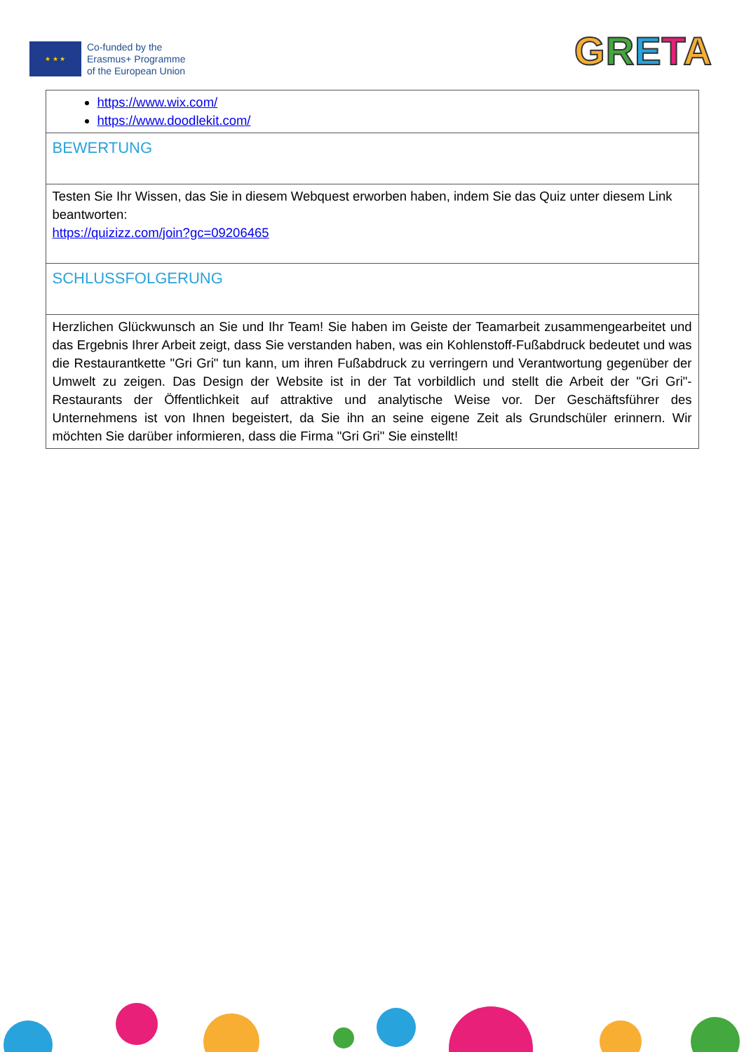★ ★ ★
Co-funded by the
Erasmus+ Programme
of the European Union
GRETA
| https://www.wix.com/ https://www.doodlekit.com/ |
| BEWERTUNG |
| Testen Sie Ihr Wissen, das Sie in diesem Webquest erworben haben, indem Sie das Quiz unter diesem Link beantworten: https://quizizz.com/join?gc=09206465 |
| SCHLUSSFOLGERUNG |
| Herzlichen Glückwunsch an Sie und Ihr Team! Sie haben im Geiste der Teamarbeit zusammengearbeitet und das Ergebnis Ihrer Arbeit zeigt, dass Sie verstanden haben, was ein Kohlenstoff-Fußabdruck bedeutet und was die Restaurantkette "Gri Gri" tun kann, um ihren Fußabdruck zu verringern und Verantwortung gegenüber der Umwelt zu zeigen. Das Design der Website ist in der Tat vorbildlich und stellt die Arbeit der "Gri Gri"-Restaurants der Öffentlichkeit auf attraktive und analytische Weise vor. Der Geschäftsführer des Unternehmens ist von Ihnen begeistert, da Sie ihn an seine eigene Zeit als Grundschüler erinnern. Wir möchten Sie darüber informieren, dass die Firma "Gri Gri" Sie einstellt! |